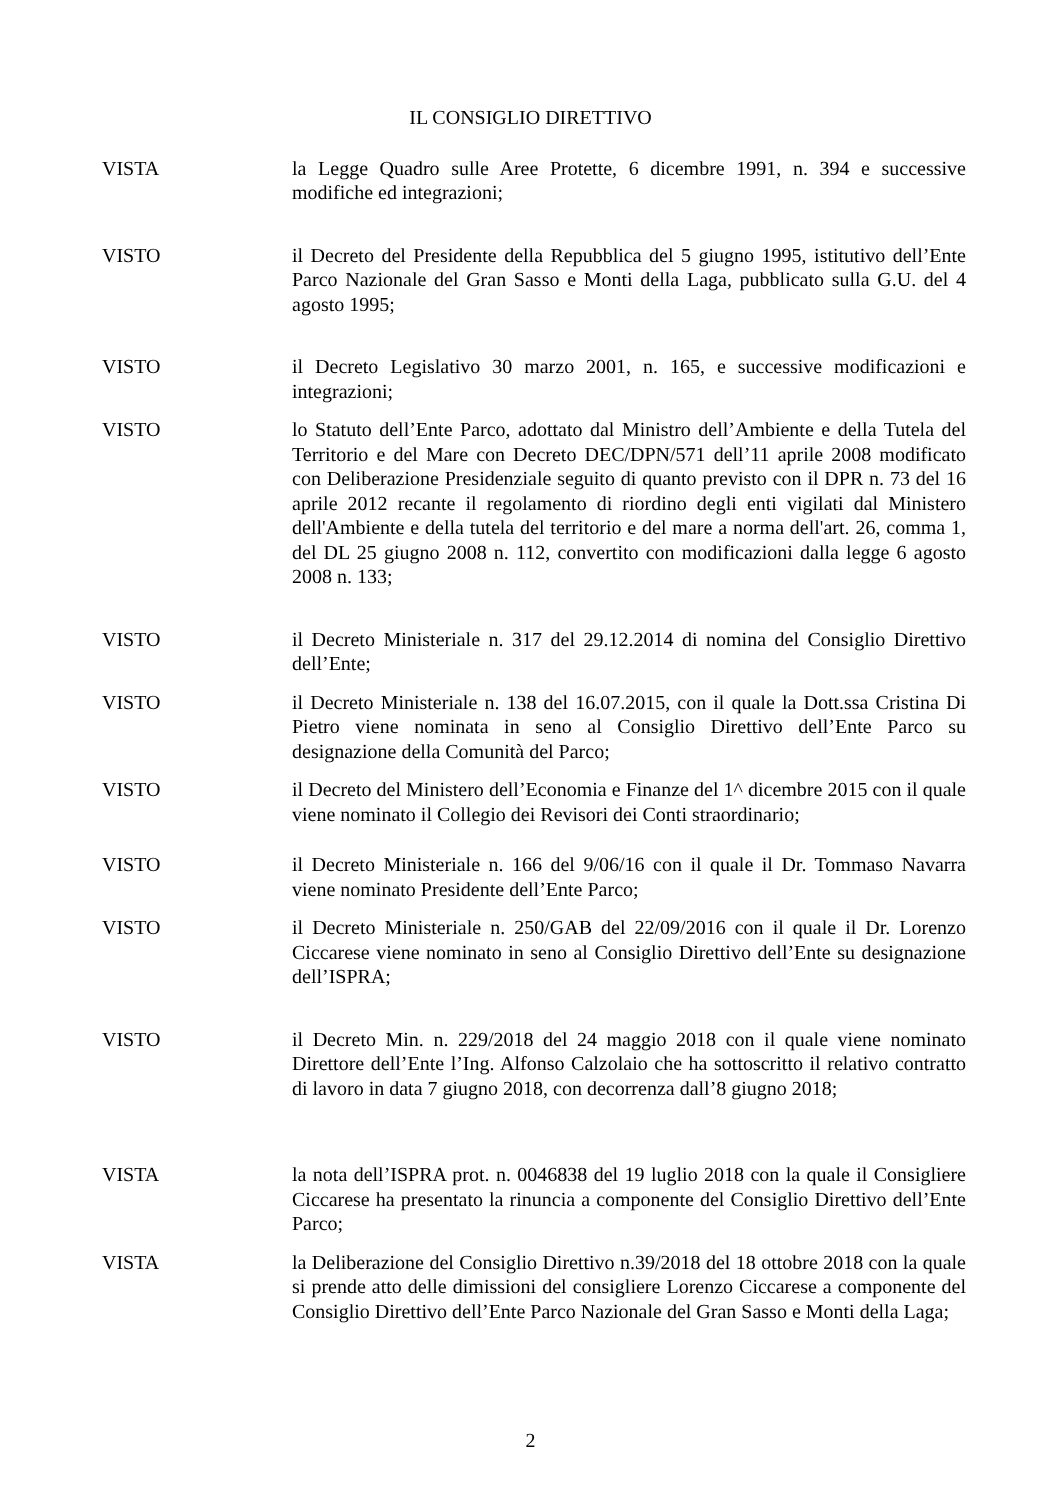IL CONSIGLIO DIRETTIVO
VISTA la Legge Quadro sulle Aree Protette, 6 dicembre 1991, n. 394 e successive modifiche ed integrazioni;
VISTO il Decreto del Presidente della Repubblica del 5 giugno 1995, istitutivo dell’Ente Parco Nazionale del Gran Sasso e Monti della Laga, pubblicato sulla G.U. del 4 agosto 1995;
VISTO il Decreto Legislativo 30 marzo 2001, n. 165, e successive modificazioni e integrazioni;
VISTO lo Statuto dell’Ente Parco, adottato dal Ministro dell’Ambiente e della Tutela del Territorio e del Mare con Decreto DEC/DPN/571 dell’11 aprile 2008 modificato con Deliberazione Presidenziale seguito di quanto previsto con il DPR n. 73 del 16 aprile 2012 recante il regolamento di riordino degli enti vigilati dal Ministero dell'Ambiente e della tutela del territorio e del mare a norma dell'art. 26, comma 1, del DL 25 giugno 2008 n. 112, convertito con modificazioni dalla legge 6 agosto 2008 n. 133;
VISTO il Decreto Ministeriale n. 317 del 29.12.2014 di nomina del Consiglio Direttivo dell’Ente;
VISTO il Decreto Ministeriale n. 138 del 16.07.2015, con il quale la Dott.ssa Cristina Di Pietro viene nominata in seno al Consiglio Direttivo dell’Ente Parco su designazione della Comunità del Parco;
VISTO il Decreto del Ministero dell’Economia e Finanze del 1^ dicembre 2015 con il quale viene nominato il Collegio dei Revisori dei Conti straordinario;
VISTO il Decreto Ministeriale n. 166 del 9/06/16 con il quale il Dr. Tommaso Navarra viene nominato Presidente dell’Ente Parco;
VISTO il Decreto Ministeriale n. 250/GAB del 22/09/2016 con il quale il Dr. Lorenzo Ciccarese viene nominato in seno al Consiglio Direttivo dell’Ente su designazione dell’ISPRA;
VISTO il Decreto Min. n. 229/2018 del 24 maggio 2018 con il quale viene nominato Direttore dell’Ente l’Ing. Alfonso Calzolaio che ha sottoscritto il relativo contratto di lavoro in data 7 giugno 2018, con decorrenza dall’8 giugno 2018;
VISTA la nota dell’ISPRA prot. n. 0046838 del 19 luglio 2018 con la quale il Consigliere Ciccarese ha presentato la rinuncia a componente del Consiglio Direttivo dell’Ente Parco;
VISTA la Deliberazione del Consiglio Direttivo n.39/2018 del 18 ottobre 2018 con la quale si prende atto delle dimissioni del consigliere Lorenzo Ciccarese a componente del Consiglio Direttivo dell’Ente Parco Nazionale del Gran Sasso e Monti della Laga;
2